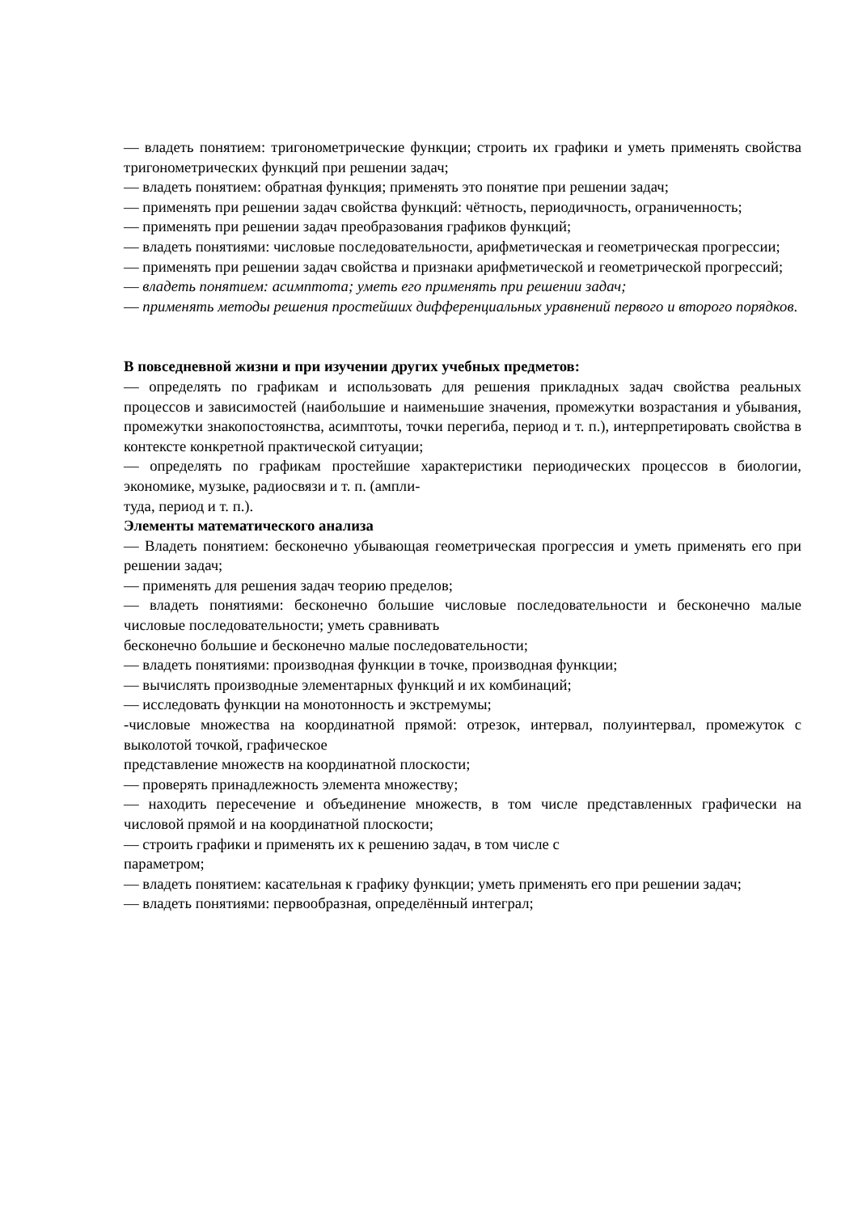— владеть понятием: тригонометрические функции; строить их графики и уметь применять свойства тригонометрических функций при решении задач;
— владеть понятием: обратная функция; применять это понятие при решении задач;
— применять при решении задач свойства функций: чётность, периодичность, ограниченность;
— применять при решении задач преобразования графиков функций;
— владеть понятиями: числовые последовательности, арифметическая и геометрическая прогрессии;
— применять при решении задач свойства и признаки арифметической и геометрической прогрессий;
— владеть понятием: асимптота; уметь его применять при решении задач;
— применять методы решения простейших дифференциальных уравнений первого и второго порядков.
В повседневной жизни и при изучении других учебных предметов:
— определять по графикам и использовать для решения прикладных задач свойства реальных процессов и зависимостей (наибольшие и наименьшие значения, промежутки возрастания и убывания, промежутки знакопостоянства, асимптоты, точки перегиба, период и т. п.), интерпретировать свойства в контексте конкретной практической ситуации;
— определять по графикам простейшие характеристики периодических процессов в биологии, экономике, музыке, радиосвязи и т. п. (ампли-
туда, период и т. п.).
Элементы математического анализа
— Владеть понятием: бесконечно убывающая геометрическая прогрессия и уметь применять его при решении задач;
— применять для решения задач теорию пределов;
— владеть понятиями: бесконечно большие числовые последовательности и бесконечно малые числовые последовательности; уметь сравнивать
бесконечно большие и бесконечно малые последовательности;
— владеть понятиями: производная функции в точке, производная функции;
— вычислять производные элементарных функций и их комбинаций;
— исследовать функции на монотонность и экстремумы;
-числовые множества на координатной прямой: отрезок, интервал, полуинтервал, промежуток с выколотой точкой, графическое
представление множеств на координатной плоскости;
— проверять принадлежность элемента множеству;
— находить пересечение и объединение множеств, в том числе представленных графически на числовой прямой и на координатной плоскости;
— строить графики и применять их к решению задач, в том числе с
параметром;
— владеть понятием: касательная к графику функции; уметь применять его при решении задач;
— владеть понятиями: первообразная, определённый интеграл;